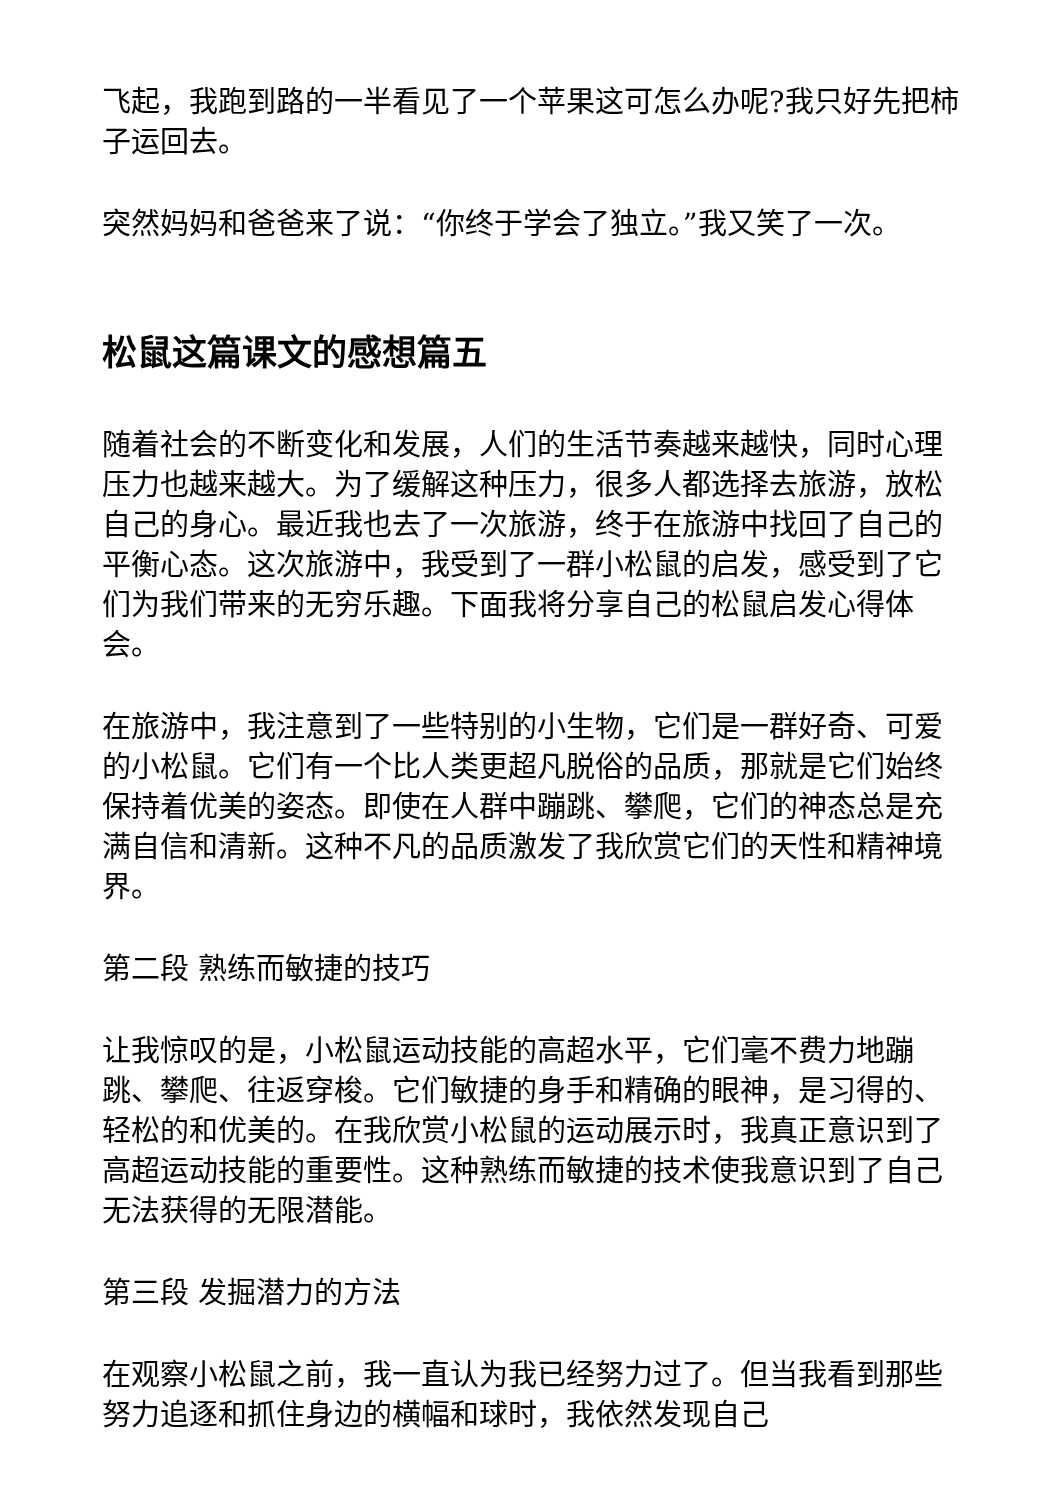飞起，我跑到路的一半看见了一个苹果这可怎么办呢?我只好先把柿子运回去。
突然妈妈和爸爸来了说：“你终于学会了独立。”我又笑了一次。
松鼠这篇课文的感想篇五
随着社会的不断变化和发展，人们的生活节奏越来越快，同时心理压力也越来越大。为了缓解这种压力，很多人都选择去旅游，放松自己的身心。最近我也去了一次旅游，终于在旅游中找回了自己的平衡心态。这次旅游中，我受到了一群小松鼠的启发，感受到了它们为我们带来的无穷乐趣。下面我将分享自己的松鼠启发心得体会。
在旅游中，我注意到了一些特别的小生物，它们是一群好奇、可爱的小松鼠。它们有一个比人类更超凡脱俗的品质，那就是它们始终保持着优美的姿态。即使在人群中蹦跳、攀爬，它们的神态总是充满自信和清新。这种不凡的品质激发了我欣赏它们的天性和精神境界。
第二段 熟练而敏捷的技巧
让我惊叹的是，小松鼠运动技能的高超水平，它们毫不费力地蹦跳、攀爬、往返穿梭。它们敏捷的身手和精确的眼神，是习得的、轻松的和优美的。在我欣赏小松鼠的运动展示时，我真正意识到了高超运动技能的重要性。这种熟练而敏捷的技术使我意识到了自己无法获得的无限潜能。
第三段 发掘潜力的方法
在观察小松鼠之前，我一直认为我已经努力过了。但当我看到那些努力追逐和抓住身边的横幅和球时，我依然发现自己